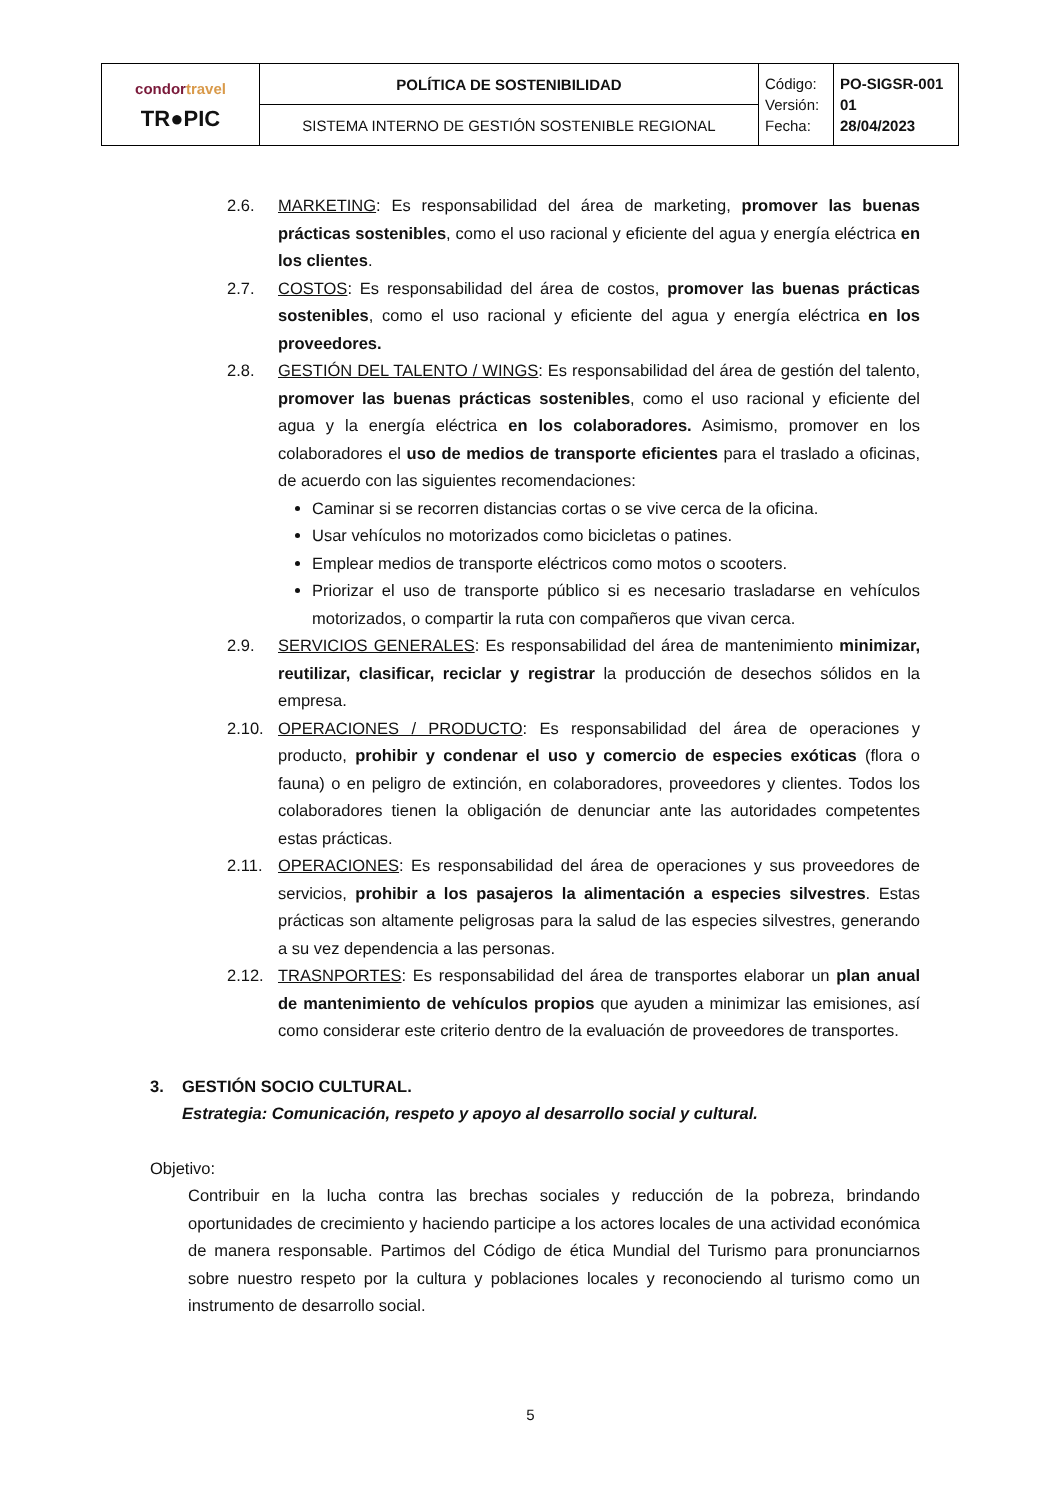| condor travel TR●PIC | POLÍTICA DE SOSTENIBILIDAD | Código: Versión: Fecha: | PO-SIGSR-001 01 28/04/2023 |
| | SISTEMA INTERNO DE GESTIÓN SOSTENIBLE REGIONAL | | |
2.6. MARKETING: Es responsabilidad del área de marketing, promover las buenas prácticas sostenibles, como el uso racional y eficiente del agua y energía eléctrica en los clientes.
2.7. COSTOS: Es responsabilidad del área de costos, promover las buenas prácticas sostenibles, como el uso racional y eficiente del agua y energía eléctrica en los proveedores.
2.8. GESTIÓN DEL TALENTO / WINGS: Es responsabilidad del área de gestión del talento, promover las buenas prácticas sostenibles, como el uso racional y eficiente del agua y la energía eléctrica en los colaboradores. Asimismo, promover en los colaboradores el uso de medios de transporte eficientes para el traslado a oficinas, de acuerdo con las siguientes recomendaciones:
Caminar si se recorren distancias cortas o se vive cerca de la oficina.
Usar vehículos no motorizados como bicicletas o patines.
Emplear medios de transporte eléctricos como motos o scooters.
Priorizar el uso de transporte público si es necesario trasladarse en vehículos motorizados, o compartir la ruta con compañeros que vivan cerca.
2.9. SERVICIOS GENERALES: Es responsabilidad del área de mantenimiento minimizar, reutilizar, clasificar, reciclar y registrar la producción de desechos sólidos en la empresa.
2.10. OPERACIONES / PRODUCTO: Es responsabilidad del área de operaciones y producto, prohibir y condenar el uso y comercio de especies exóticas (flora o fauna) o en peligro de extinción, en colaboradores, proveedores y clientes. Todos los colaboradores tienen la obligación de denunciar ante las autoridades competentes estas prácticas.
2.11. OPERACIONES: Es responsabilidad del área de operaciones y sus proveedores de servicios, prohibir a los pasajeros la alimentación a especies silvestres. Estas prácticas son altamente peligrosas para la salud de las especies silvestres, generando a su vez dependencia a las personas.
2.12. TRASNPORTES: Es responsabilidad del área de transportes elaborar un plan anual de mantenimiento de vehículos propios que ayuden a minimizar las emisiones, así como considerar este criterio dentro de la evaluación de proveedores de transportes.
3. GESTIÓN SOCIO CULTURAL.
Estrategia: Comunicación, respeto y apoyo al desarrollo social y cultural.
Objetivo:
Contribuir en la lucha contra las brechas sociales y reducción de la pobreza, brindando oportunidades de crecimiento y haciendo participe a los actores locales de una actividad económica de manera responsable. Partimos del Código de ética Mundial del Turismo para pronunciarnos sobre nuestro respeto por la cultura y poblaciones locales y reconociendo al turismo como un instrumento de desarrollo social.
5